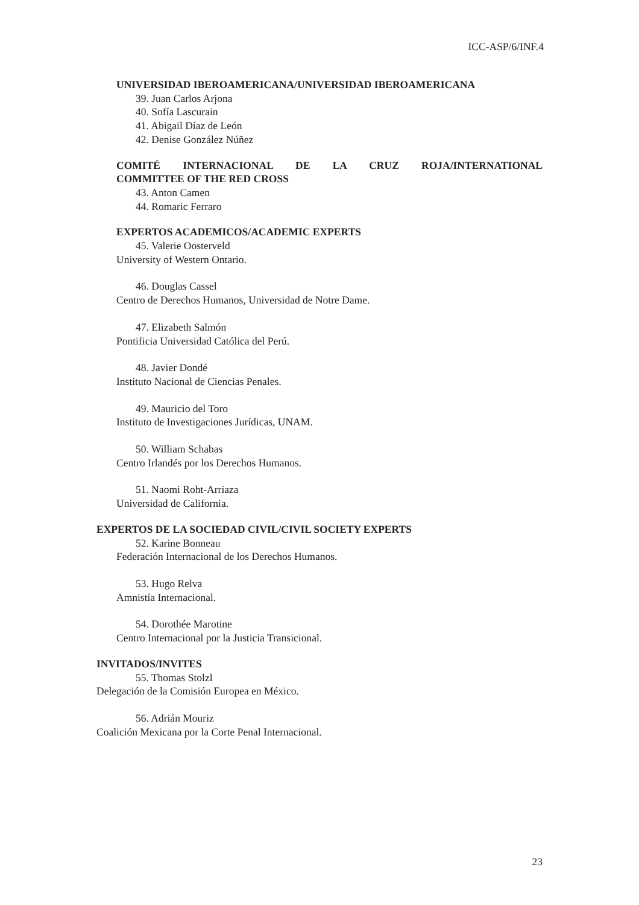ICC-ASP/6/INF.4
UNIVERSIDAD IBEROAMERICANA/UNIVERSIDAD IBEROAMERICANA
39. Juan Carlos Arjona
40. Sofía Lascurain
41. Abigail Díaz de León
42. Denise González Núñez
COMITÉ INTERNACIONAL DE LA CRUZ ROJA/INTERNATIONAL
COMMITTEE OF THE RED CROSS
43. Anton Camen
44. Romaric Ferraro
EXPERTOS ACADEMICOS/ACADEMIC EXPERTS
45. Valerie Oosterveld
University of Western Ontario.
46. Douglas Cassel
Centro de Derechos Humanos, Universidad de Notre Dame.
47. Elizabeth Salmón
Pontificia Universidad Católica del Perú.
48. Javier Dondé
Instituto Nacional de Ciencias Penales.
49. Mauricio del Toro
Instituto de Investigaciones Jurídicas, UNAM.
50. William Schabas
Centro Irlandés por los Derechos Humanos.
51. Naomi Roht-Arriaza
Universidad de California.
EXPERTOS DE LA SOCIEDAD CIVIL/CIVIL SOCIETY EXPERTS
52. Karine Bonneau
Federación Internacional de los Derechos Humanos.
53. Hugo Relva
Amnistía Internacional.
54. Dorothée Marotine
Centro Internacional por la Justicia Transicional.
INVITADOS/INVITES
55. Thomas Stolzl
Delegación de la Comisión Europea en México.
56. Adrián Mouriz
Coalición Mexicana por la Corte Penal Internacional.
23